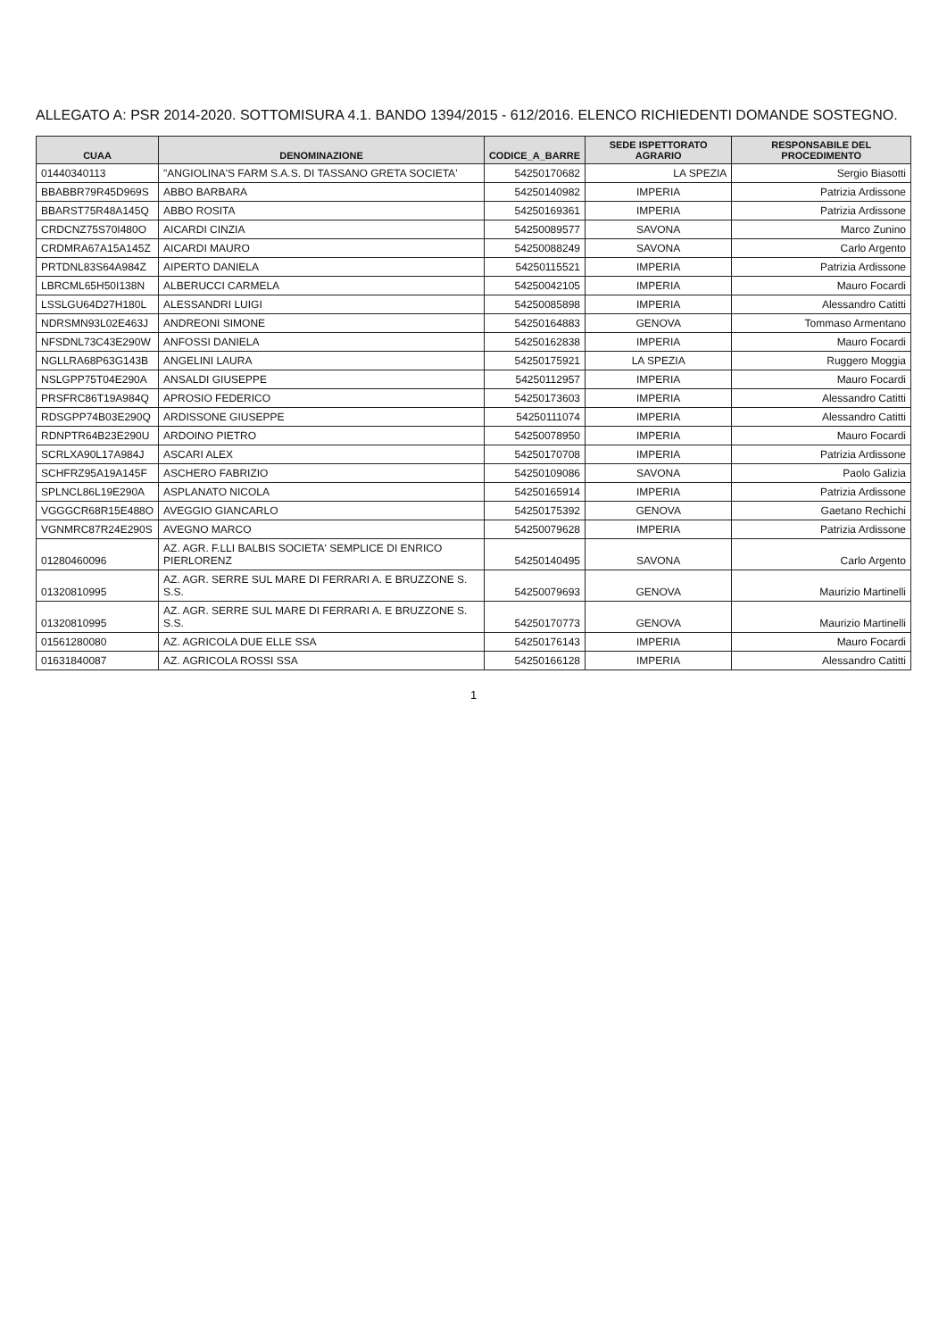ALLEGATO A: PSR 2014-2020. SOTTOMISURA 4.1. BANDO 1394/2015 - 612/2016. ELENCO RICHIEDENTI DOMANDE SOSTEGNO.
| CUAA | DENOMINAZIONE | CODICE_A_BARRE | SEDE ISPETTORATO AGRARIO | RESPONSABILE DEL PROCEDIMENTO |
| --- | --- | --- | --- | --- |
| 01440340113 | "ANGIOLINA'S FARM S.A.S. DI TASSANO GRETA SOCIETA' | 54250170682 | LA SPEZIA | Sergio Biasotti |
| BBABBR79R45D969S | ABBO BARBARA | 54250140982 | IMPERIA | Patrizia Ardissone |
| BBARST75R48A145Q | ABBO ROSITA | 54250169361 | IMPERIA | Patrizia Ardissone |
| CRDCNZ75S70I480O | AICARDI CINZIA | 54250089577 | SAVONA | Marco Zunino |
| CRDMRA67A15A145Z | AICARDI MAURO | 54250088249 | SAVONA | Carlo Argento |
| PRTDNL83S64A984Z | AIPERTO DANIELA | 54250115521 | IMPERIA | Patrizia Ardissone |
| LBRCML65H50I138N | ALBERUCCI CARMELA | 54250042105 | IMPERIA | Mauro Focardi |
| LSSLGU64D27H180L | ALESSANDRI LUIGI | 54250085898 | IMPERIA | Alessandro Catitti |
| NDRSMN93L02E463J | ANDREONI SIMONE | 54250164883 | GENOVA | Tommaso Armentano |
| NFSDNL73C43E290W | ANFOSSI DANIELA | 54250162838 | IMPERIA | Mauro Focardi |
| NGLLRA68P63G143B | ANGELINI LAURA | 54250175921 | LA SPEZIA | Ruggero Moggia |
| NSLGPP75T04E290A | ANSALDI GIUSEPPE | 54250112957 | IMPERIA | Mauro Focardi |
| PRSFRC86T19A984Q | APROSIO FEDERICO | 54250173603 | IMPERIA | Alessandro Catitti |
| RDSGPP74B03E290Q | ARDISSONE GIUSEPPE | 54250111074 | IMPERIA | Alessandro Catitti |
| RDNPTR64B23E290U | ARDOINO PIETRO | 54250078950 | IMPERIA | Mauro Focardi |
| SCRLXA90L17A984J | ASCARI ALEX | 54250170708 | IMPERIA | Patrizia Ardissone |
| SCHFRZ95A19A145F | ASCHERO FABRIZIO | 54250109086 | SAVONA | Paolo Galizia |
| SPLNCL86L19E290A | ASPLANATO NICOLA | 54250165914 | IMPERIA | Patrizia Ardissone |
| VGGGCR68R15E488O | AVEGGIO GIANCARLO | 54250175392 | GENOVA | Gaetano Rechichi |
| VGNMRC87R24E290S | AVEGNO MARCO | 54250079628 | IMPERIA | Patrizia Ardissone |
| 01280460096 | AZ. AGR. F.LLI BALBIS SOCIETA' SEMPLICE DI ENRICO PIERLORENZ | 54250140495 | SAVONA | Carlo Argento |
| 01320810995 | AZ. AGR. SERRE SUL MARE DI FERRARI A. E BRUZZONE S. S.S. | 54250079693 | GENOVA | Maurizio Martinelli |
| 01320810995 | AZ. AGR. SERRE SUL MARE DI FERRARI A. E BRUZZONE S. S.S. | 54250170773 | GENOVA | Maurizio Martinelli |
| 01561280080 | AZ. AGRICOLA DUE ELLE SSA | 54250176143 | IMPERIA | Mauro Focardi |
| 01631840087 | AZ. AGRICOLA ROSSI SSA | 54250166128 | IMPERIA | Alessandro Catitti |
1